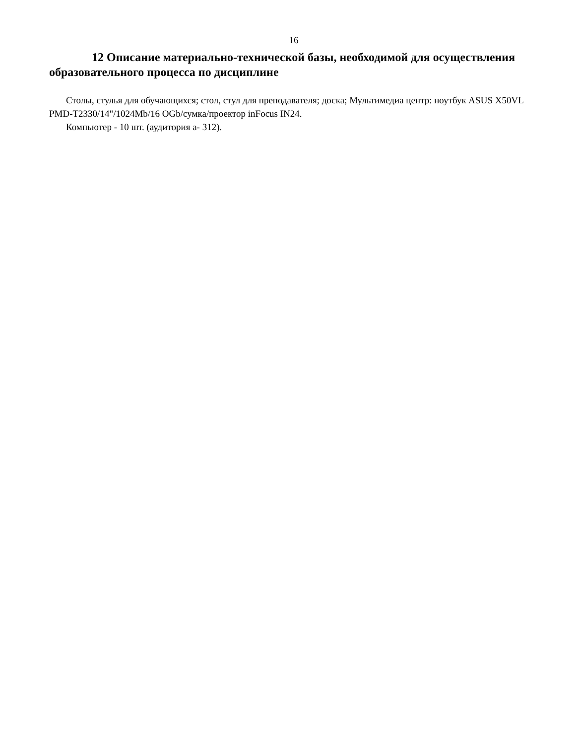16
12 Описание материально-технической базы, необходимой для осуществления образовательного процесса по дисциплине
Столы, стулья для обучающихся; стол, стул для преподавателя; доска; Мультимедиа центр: ноутбук ASUS X50VL PMD-T2330/14"/1024Mb/16 OGb/сумка/проектор inFocus IN24.
Компьютер - 10 шт. (аудитория а- 312).